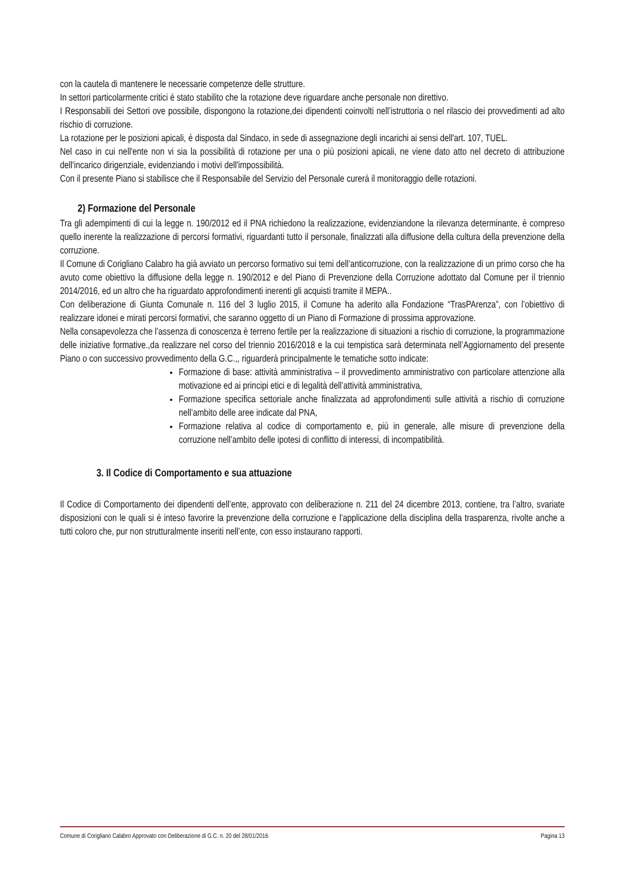con la cautela di mantenere le necessarie competenze delle strutture.
In settori particolarmente critici è stato stabilito che la rotazione deve riguardare anche personale non direttivo.
I Responsabili dei Settori ove possibile, dispongono la rotazione,dei dipendenti coinvolti nell’istruttoria o nel rilascio dei provvedimenti ad alto rischio di corruzione.
La rotazione per le posizioni apicali, è disposta dal Sindaco, in sede di assegnazione degli incarichi ai sensi dell'art. 107, TUEL.
Nel caso in cui nell'ente non vi sia la possibilità di rotazione per una o più posizioni apicali, ne viene dato atto nel decreto di attribuzione dell'incarico dirigenziale, evidenziando i motivi dell'impossibilità.
Con il presente Piano si stabilisce che il Responsabile del Servizio del Personale curerà il monitoraggio delle rotazioni.
2) Formazione del Personale
Tra gli adempimenti di cui la legge n. 190/2012 ed il PNA richiedono la realizzazione, evidenziandone la rilevanza determinante, è compreso quello inerente la realizzazione di percorsi formativi, riguardanti tutto il personale, finalizzati alla diffusione della cultura della prevenzione della corruzione.
Il Comune di Corigliano Calabro ha già avviato un percorso formativo sui temi dell’anticorruzione, con la realizzazione di un primo corso che ha avuto come obiettivo la diffusione della legge n. 190/2012 e del Piano di Prevenzione della Corruzione adottato dal Comune per il triennio 2014/2016, ed un altro che ha riguardato approfondimenti inerenti gli acquisti tramite il MEPA..
Con deliberazione di Giunta Comunale n. 116 del 3 luglio 2015, il Comune ha aderito alla Fondazione “TrasPArenza”, con l’obiettivo di realizzare idonei e mirati percorsi formativi, che saranno oggetto di un Piano di Formazione di prossima approvazione.
Nella consapevolezza che l’assenza di conoscenza è terreno fertile per la realizzazione di situazioni a rischio di corruzione, la programmazione delle iniziative formative.,da realizzare nel corso del triennio 2016/2018 e la cui tempistica sarà determinata nell’Aggiornamento del presente Piano o con successivo provvedimento della G.C.,, riguarderà principalmente le tematiche sotto indicate:
Formazione di base: attività amministrativa – il provvedimento amministrativo con particolare attenzione alla motivazione ed ai principi etici e di legalità dell’attività amministrativa,
Formazione specifica settoriale anche finalizzata ad approfondimenti sulle attività a rischio di corruzione nell’ambito delle aree indicate dal PNA,
Formazione relativa al codice di comportamento e, più in generale, alle misure di prevenzione della corruzione nell’ambito delle ipotesi di conflitto di interessi, di incompatibilità.
3. Il Codice di Comportamento e sua attuazione
Il Codice di Comportamento dei dipendenti dell’ente, approvato con deliberazione n. 211 del 24 dicembre 2013, contiene, tra l’altro, svariate disposizioni con le quali si è inteso favorire la prevenzione della corruzione e l’applicazione della disciplina della trasparenza, rivolte anche a tutti coloro che, pur non strutturalmente inseriti nell’ente, con esso instaurano rapporti.
Comune di Corigliano Calabro Approvato con Deliberazione di G.C. n. 20 del 28/01/2016 Pagina 13